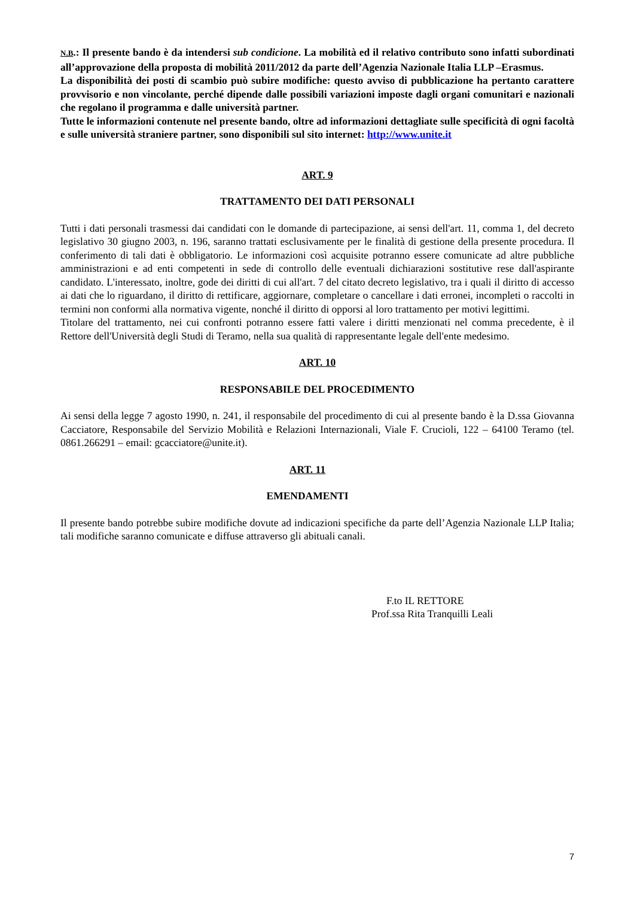N.B.: Il presente bando è da intendersi sub condicione. La mobilità ed il relativo contributo sono infatti subordinati all’approvazione della proposta di mobilità 2011/2012 da parte dell’Agenzia Nazionale Italia LLP –Erasmus.
La disponibilità dei posti di scambio può subire modifiche: questo avviso di pubblicazione ha pertanto carattere provvisorio e non vincolante, perché dipende dalle possibili variazioni imposte dagli organi comunitari e nazionali che regolano il programma e dalle università partner.
Tutte le informazioni contenute nel presente bando, oltre ad informazioni dettagliate sulle specificità di ogni facoltà e sulle università straniere partner, sono disponibili sul sito internet: http://www.unite.it
ART. 9
TRATTAMENTO DEI DATI PERSONALI
Tutti i dati personali trasmessi dai candidati con le domande di partecipazione, ai sensi dell'art. 11, comma 1, del decreto legislativo 30 giugno 2003, n. 196, saranno trattati esclusivamente per le finalità di gestione della presente procedura. Il conferimento di tali dati è obbligatorio. Le informazioni così acquisite potranno essere comunicate ad altre pubbliche amministrazioni e ad enti competenti in sede di controllo delle eventuali dichiarazioni sostitutive rese dall'aspirante candidato. L'interessato, inoltre, gode dei diritti di cui all'art. 7 del citato decreto legislativo, tra i quali il diritto di accesso ai dati che lo riguardano, il diritto di rettificare, aggiornare, completare o cancellare i dati erronei, incompleti o raccolti in termini non conformi alla normativa vigente, nonché il diritto di opporsi al loro trattamento per motivi legittimi.
Titolare del trattamento, nei cui confronti potranno essere fatti valere i diritti menzionati nel comma precedente, è il Rettore dell'Università degli Studi di Teramo, nella sua qualità di rappresentante legale dell'ente medesimo.
ART. 10
RESPONSABILE DEL PROCEDIMENTO
Ai sensi della legge 7 agosto 1990, n. 241, il responsabile del procedimento di cui al presente bando è la D.ssa Giovanna Cacciatore, Responsabile del Servizio Mobilità e Relazioni Internazionali, Viale F. Crucioli, 122 – 64100 Teramo (tel. 0861.266291 – email: gcacciatore@unite.it).
ART. 11
EMENDAMENTI
Il presente bando potrebbe subire modifiche dovute ad indicazioni specifiche da parte dell’Agenzia Nazionale LLP Italia; tali modifiche saranno comunicate e diffuse attraverso gli abituali canali.
F.to IL RETTORE
Prof.ssa Rita Tranquilli Leali
7